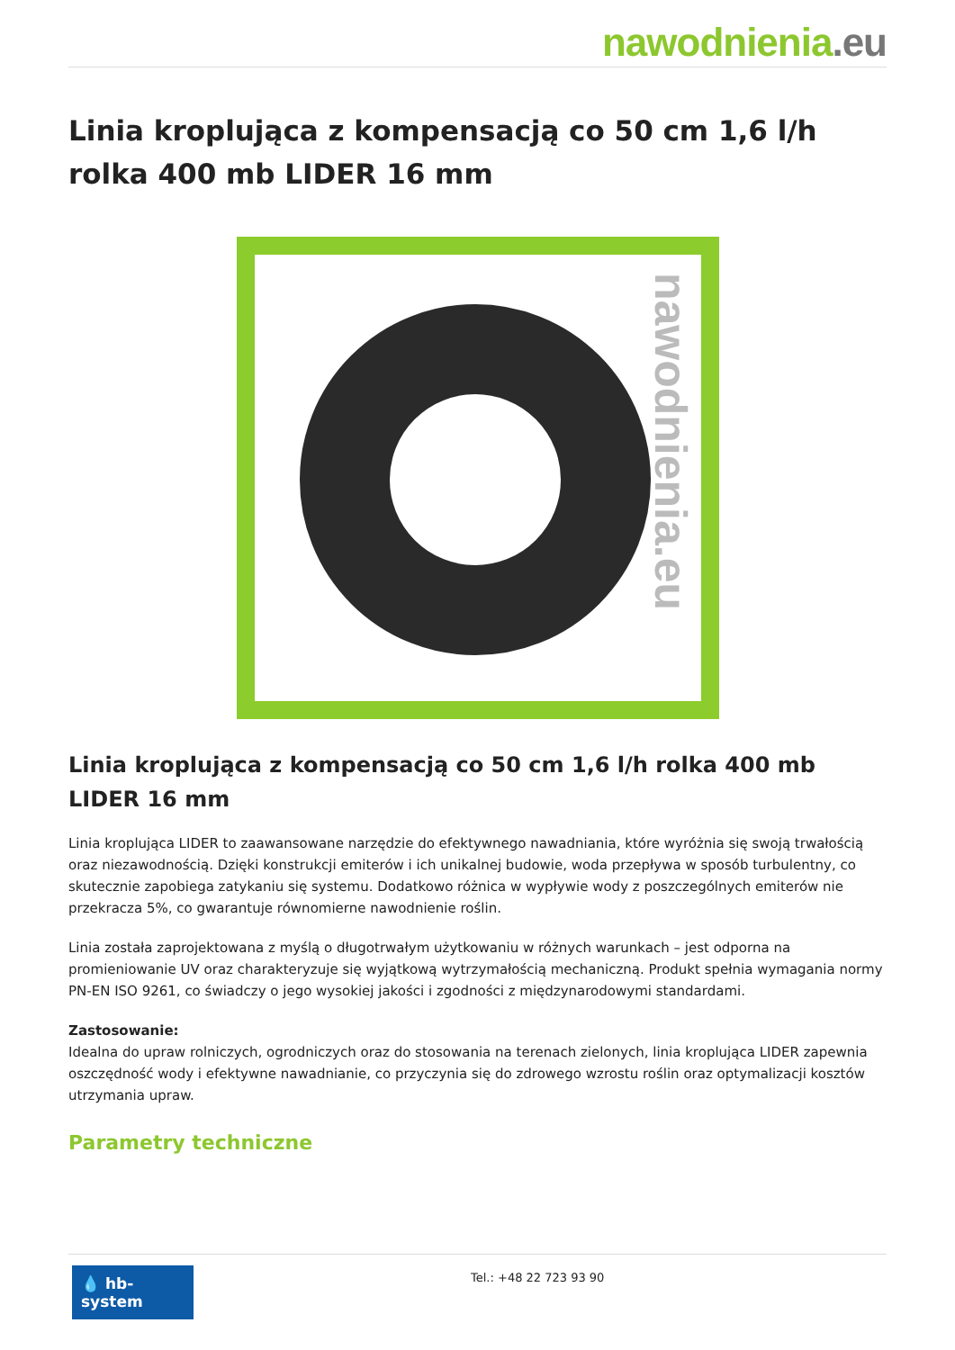nawodnienia.eu
Linia kroplująca z kompensacją co 50 cm 1,6 l/h rolka 400 mb LIDER 16 mm
nawodnienia.eu
Linia kroplująca z kompensacją co 50 cm 1,6 l/h rolka 400 mb LIDER 16 mm
Linia kroplująca LIDER to zaawansowane narzędzie do efektywnego nawadniania, które wyróżnia się swoją trwałością oraz niezawodnością. Dzięki konstrukcji emiterów i ich unikalnej budowie, woda przepływa w sposób turbulentny, co skutecznie zapobiega zatykaniu się systemu. Dodatkowo różnica w wypływie wody z poszczególnych emiterów nie przekracza 5%, co gwarantuje równomierne nawodnienie roślin.
Linia została zaprojektowana z myślą o długotrwałym użytkowaniu w różnych warunkach – jest odporna na promieniowanie UV oraz charakteryzuje się wyjątkową wytrzymałością mechaniczną. Produkt spełnia wymagania normy PN-EN ISO 9261, co świadczy o jego wysokiej jakości i zgodności z międzynarodowymi standardami.
Zastosowanie:
Idealna do upraw rolniczych, ogrodniczych oraz do stosowania na terenach zielonych, linia kroplująca LIDER zapewnia oszczędność wody i efektywne nawadnianie, co przyczynia się do zdrowego wzrostu roślin oraz optymalizacji kosztów utrzymania upraw.
Parametry techniczne
💧 hb-system
Tel.: +48 22 723 93 90